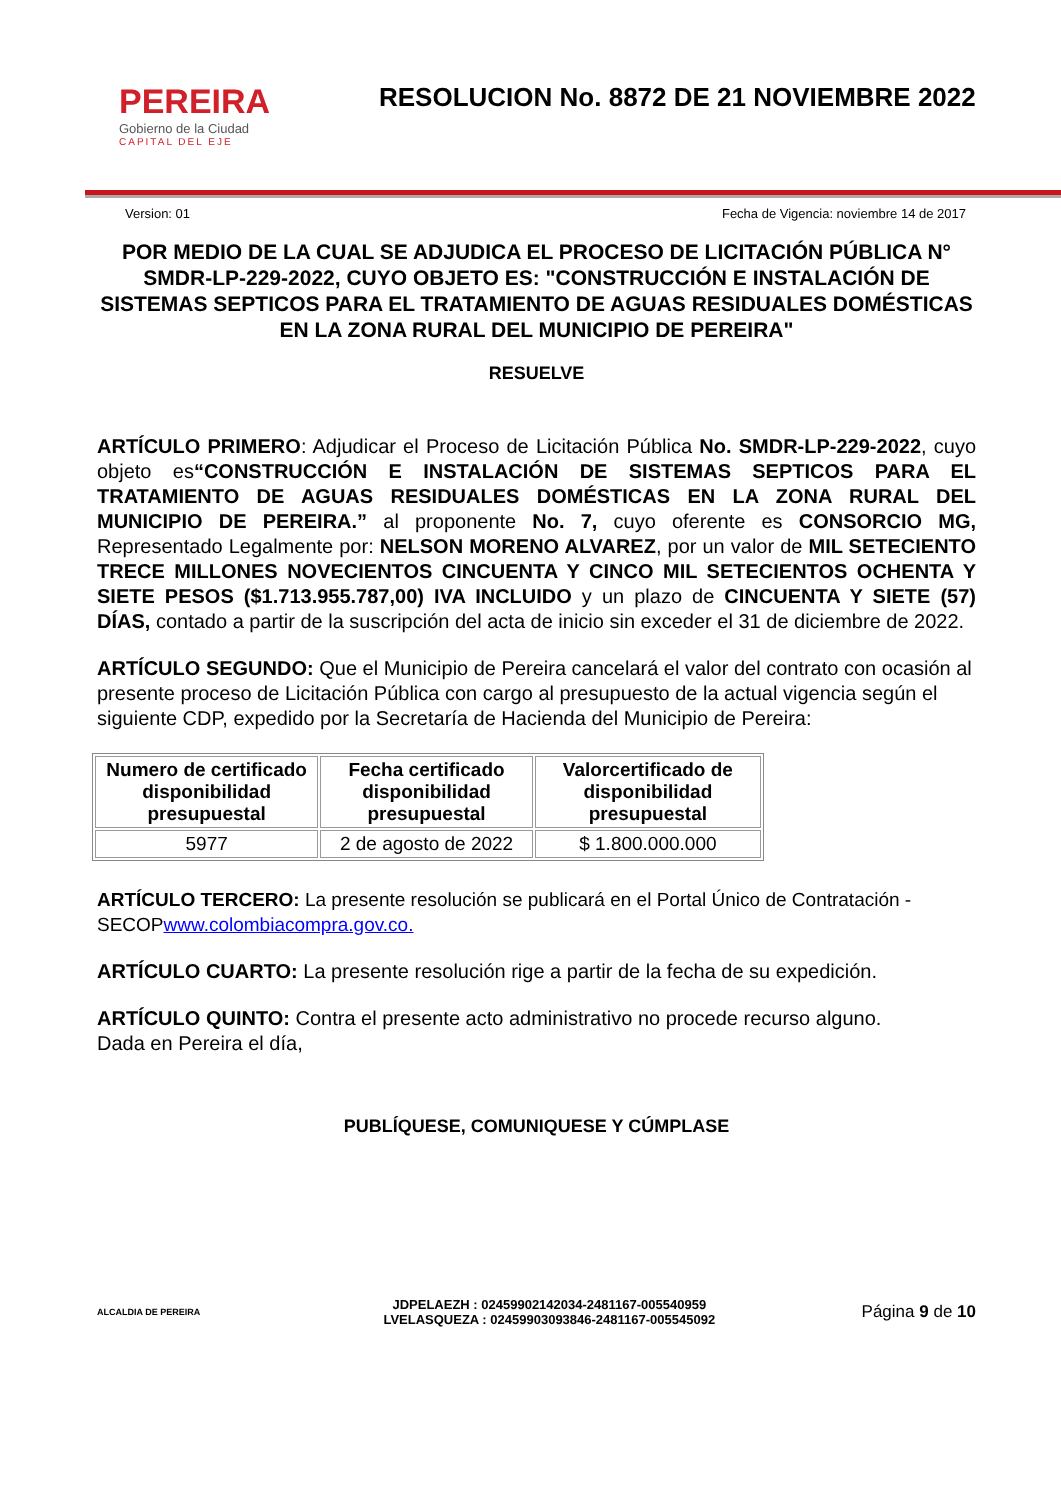PEREIRA
Gobierno de la Ciudad
CAPITAL DEL EJE
RESOLUCION No. 8872 DE 21 NOVIEMBRE 2022
Version: 01 Fecha de Vigencia: noviembre 14 de 2017
POR MEDIO DE LA CUAL SE ADJUDICA EL PROCESO DE LICITACIÓN PÚBLICA N° SMDR-LP-229-2022, CUYO OBJETO ES: "CONSTRUCCIÓN E INSTALACIÓN DE SISTEMAS SEPTICOS PARA EL TRATAMIENTO DE AGUAS RESIDUALES DOMÉSTICAS EN LA ZONA RURAL DEL MUNICIPIO DE PEREIRA"
RESUELVE
ARTÍCULO PRIMERO: Adjudicar el Proceso de Licitación Pública No. SMDR-LP-229-2022, cuyo objeto es“CONSTRUCCIÓN E INSTALACIÓN DE SISTEMAS SEPTICOS PARA EL TRATAMIENTO DE AGUAS RESIDUALES DOMÉSTICAS EN LA ZONA RURAL DEL MUNICIPIO DE PEREIRA.” al proponente No. 7, cuyo oferente es CONSORCIO MG, Representado Legalmente por: NELSON MORENO ALVAREZ, por un valor de MIL SETECIENTO TRECE MILLONES NOVECIENTOS CINCUENTA Y CINCO MIL SETECIENTOS OCHENTA Y SIETE PESOS ($1.713.955.787,00) IVA INCLUIDO y un plazo de CINCUENTA Y SIETE (57) DÍAS, contado a partir de la suscripción del acta de inicio sin exceder el 31 de diciembre de 2022.
ARTÍCULO SEGUNDO: Que el Municipio de Pereira cancelará el valor del contrato con ocasión al presente proceso de Licitación Pública con cargo al presupuesto de la actual vigencia según el siguiente CDP, expedido por la Secretaría de Hacienda del Municipio de Pereira:
| Numero de certificado disponibilidad presupuestal | Fecha certificado disponibilidad presupuestal | Valorcertificado de disponibilidad presupuestal |
| --- | --- | --- |
| 5977 | 2 de agosto de 2022 | $ 1.800.000.000 |
ARTÍCULO TERCERO: La presente resolución se publicará en el Portal Único de Contratación - SECOPwww.colombiacompra.gov.co.
ARTÍCULO CUARTO: La presente resolución rige a partir de la fecha de su expedición.
ARTÍCULO QUINTO: Contra el presente acto administrativo no procede recurso alguno.
Dada en Pereira el día,
PUBLÍQUESE, COMUNIQUESE Y CÚMPLASE
ALCALDIA DE PEREIRA
JDPELAEZH : 02459902142034-2481167-005540959
LVELASQUEZA : 02459903093846-2481167-005545092
Página 9 de 10